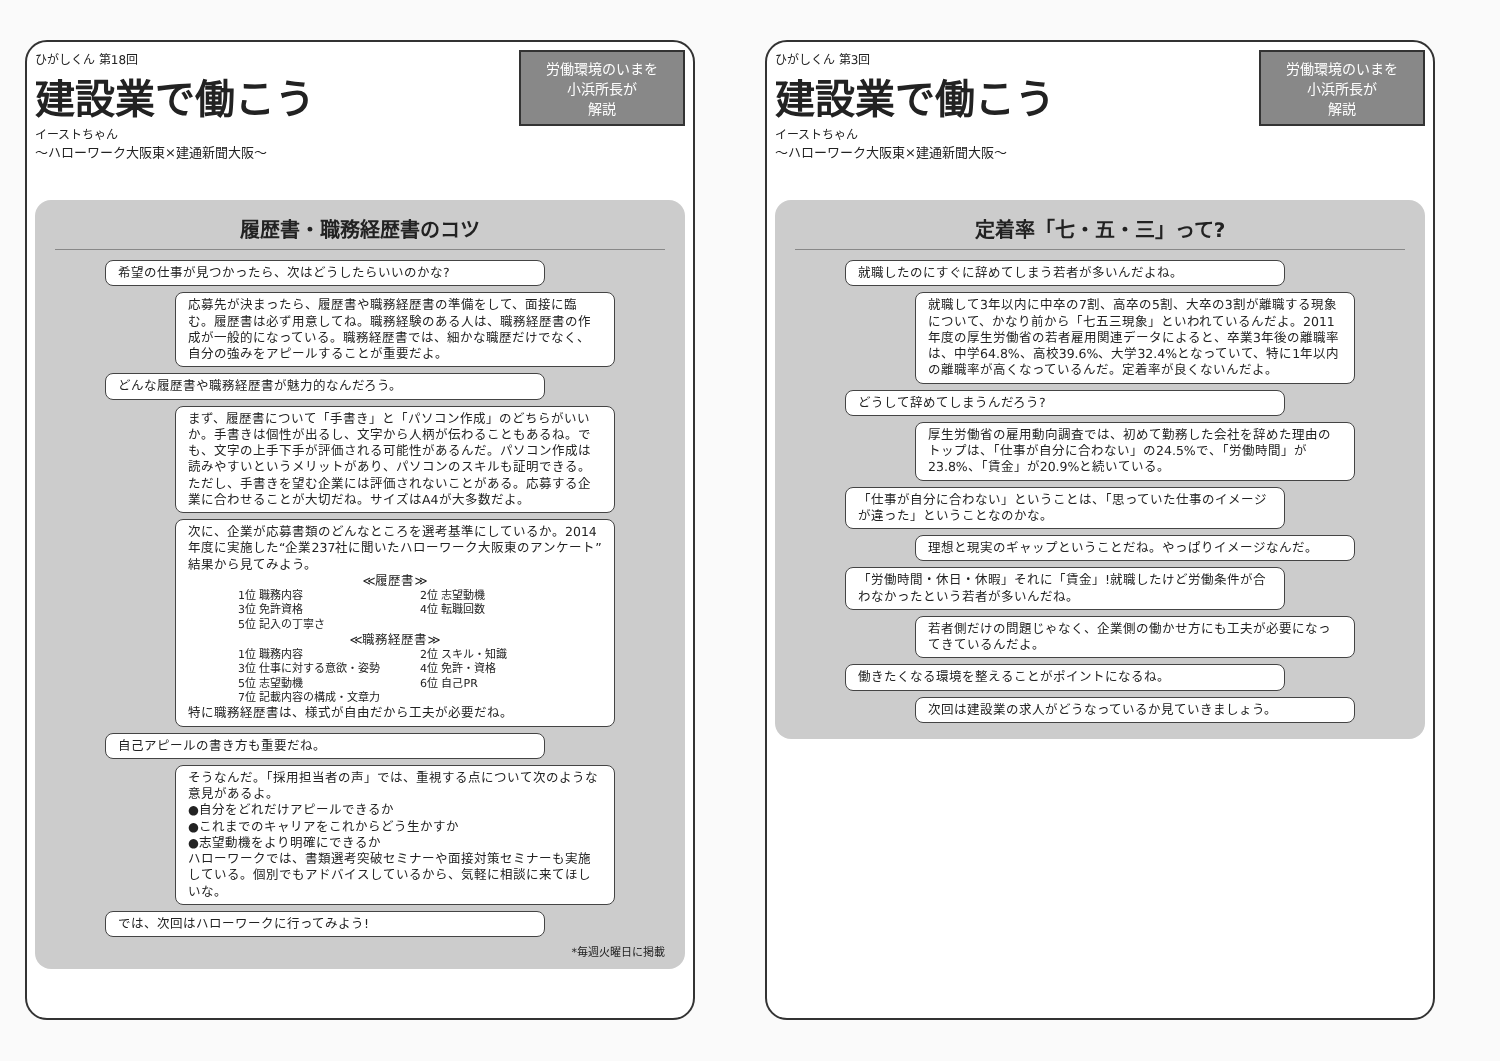労働環境のいまを
小浜所長が
解説
ひがしくん 第18回
建設業で働こう
イーストちゃん
～ハローワーク大阪東×建通新聞大阪～
履歴書・職務経歴書のコツ
希望の仕事が見つかったら、次はどうしたらいいのかな?
応募先が決まったら、履歴書や職務経歴書の準備をして、面接に臨む。履歴書は必ず用意してね。職務経験のある人は、職務経歴書の作成が一般的になっている。職務経歴書では、細かな職歴だけでなく、自分の強みをアピールすることが重要だよ。
どんな履歴書や職務経歴書が魅力的なんだろう。
まず、履歴書について「手書き」と「パソコン作成」のどちらがいいか。手書きは個性が出るし、文字から人柄が伝わることもあるね。でも、文字の上手下手が評価される可能性があるんだ。パソコン作成は読みやすいというメリットがあり、パソコンのスキルも証明できる。ただし、手書きを望む企業には評価されないことがある。応募する企業に合わせることが大切だね。サイズはA4が大多数だよ。
次に、企業が応募書類のどんなところを選考基準にしているか。2014年度に実施した“企業237社に聞いたハローワーク大阪東のアンケート”結果から見てみよう。
≪履歴書≫
1位 職務内容 2位 志望動機 3位 免許資格 4位 転職回数 5位 記入の丁寧さ
≪職務経歴書≫
1位 職務内容 2位 スキル・知識 3位 仕事に対する意欲・姿勢 4位 免許・資格 5位 志望動機 6位 自己PR 7位 記載内容の構成・文章力
特に職務経歴書は、様式が自由だから工夫が必要だね。
自己アピールの書き方も重要だね。
そうなんだ。「採用担当者の声」では、重視する点について次のような意見があるよ。
●自分をどれだけアピールできるか
●これまでのキャリアをこれからどう生かすか
●志望動機をより明確にできるか
ハローワークでは、書類選考突破セミナーや面接対策セミナーも実施している。個別でもアドバイスしているから、気軽に相談に来てほしいな。
では、次回はハローワークに行ってみよう!
*毎週火曜日に掲載
労働環境のいまを
小浜所長が
解説
ひがしくん 第3回
建設業で働こう
イーストちゃん
～ハローワーク大阪東×建通新聞大阪～
定着率「七・五・三」って?
就職したのにすぐに辞めてしまう若者が多いんだよね。
就職して3年以内に中卒の7割、高卒の5割、大卒の3割が離職する現象について、かなり前から「七五三現象」といわれているんだよ。2011年度の厚生労働省の若者雇用関連データによると、卒業3年後の離職率は、中学64.8%、高校39.6%、大学32.4%となっていて、特に1年以内の離職率が高くなっているんだ。定着率が良くないんだよ。
どうして辞めてしまうんだろう?
厚生労働省の雇用動向調査では、初めて勤務した会社を辞めた理由のトップは、「仕事が自分に合わない」の24.5%で、「労働時間」が23.8%、「賃金」が20.9%と続いている。
「仕事が自分に合わない」ということは、「思っていた仕事のイメージが違った」ということなのかな。
理想と現実のギャップということだね。やっぱりイメージなんだ。
「労働時間・休日・休暇」それに「賃金」!就職したけど労働条件が合わなかったという若者が多いんだね。
若者側だけの問題じゃなく、企業側の働かせ方にも工夫が必要になってきているんだよ。
働きたくなる環境を整えることがポイントになるね。
次回は建設業の求人がどうなっているか見ていきましょう。